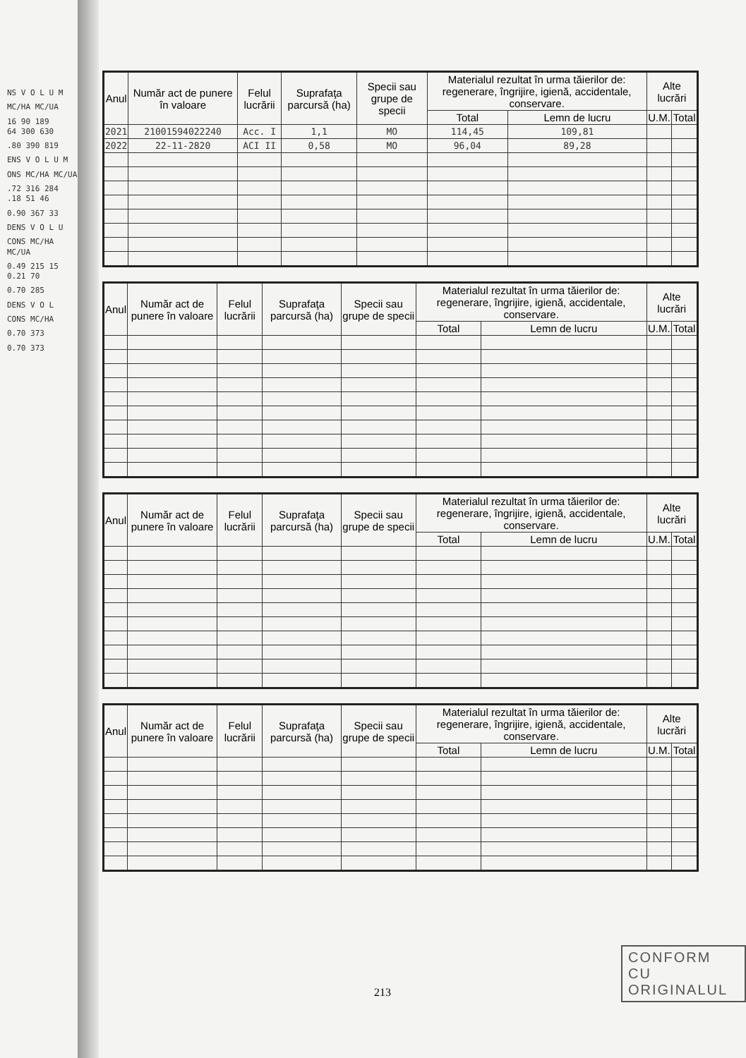NS V O L U M
MC/HA MC/UA
16 90 189
64 300 630
.80 390 819
ENS V O L U M
ONS MC/HA MC/UA
.72 316 284
.18 51 46
0.90 367 33
DENS V O L U
CONS MC/HA MC/UA
0.49 215 15
0.21 70
0.70 285
DENS V O L
CONS MC/HA
0.70 373
0.70 373
| Anul | Număr act de punere în valoare | Felul lucrării | Suprafaţa parcursă (ha) | Specii sau grupe de specii | Materialul rezultat în urma tăierilor de: regenerare, îngrijire, igienă, accidentale, conservare. | | Alte lucrări | |
| --- | --- | --- | --- | --- | --- | --- | --- | --- |
| | | | | | Total | Lemn de lucru | U.M. | Total |
| 2021 | 21001594022240 | Acc. I | 1,1 | MO | 114,45 | 109,81 | | |
| 2022 | 22-11-2820 | ACI II | 0,58 | MO | 96,04 | 89,28 | | |
| Anul | Număr act de punere în valoare | Felul lucrării | Suprafaţa parcursă (ha) | Specii sau grupe de specii | Materialul rezultat în urma tăierilor de: regenerare, îngrijire, igienă, accidentale, conservare. | | Alte lucrări | |
| --- | --- | --- | --- | --- | --- | --- | --- | --- |
| | | | | | Total | Lemn de lucru | U.M. | Total |
| Anul | Număr act de punere în valoare | Felul lucrării | Suprafaţa parcursă (ha) | Specii sau grupe de specii | Materialul rezultat în urma tăierilor de: regenerare, îngrijire, igienă, accidentale, conservare. | | Alte lucrări | |
| --- | --- | --- | --- | --- | --- | --- | --- | --- |
| | | | | | Total | Lemn de lucru | U.M. | Total |
| Anul | Număr act de punere în valoare | Felul lucrării | Suprafaţa parcursă (ha) | Specii sau grupe de specii | Materialul rezultat în urma tăierilor de: regenerare, îngrijire, igienă, accidentale, conservare. | | Alte lucrări | |
| --- | --- | --- | --- | --- | --- | --- | --- | --- |
| | | | | | Total | Lemn de lucru | U.M. | Total |
CONFORM CU
ORIGINALUL
213